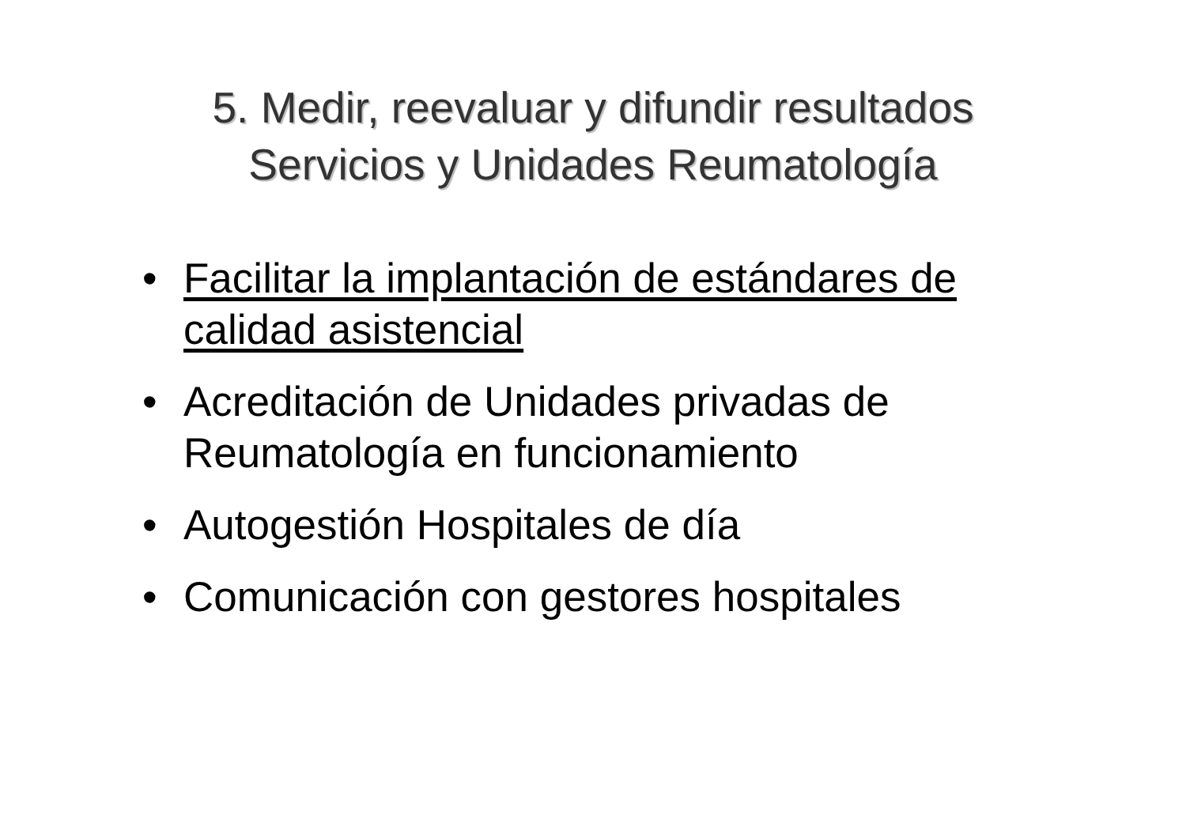5. Medir, reevaluar y difundir resultados
Servicios y Unidades Reumatología
• Facilitar la implantación de estándares de calidad asistencial
• Acreditación de Unidades privadas de Reumatología en funcionamiento
• Autogestión Hospitales de día
• Comunicación con gestores hospitales